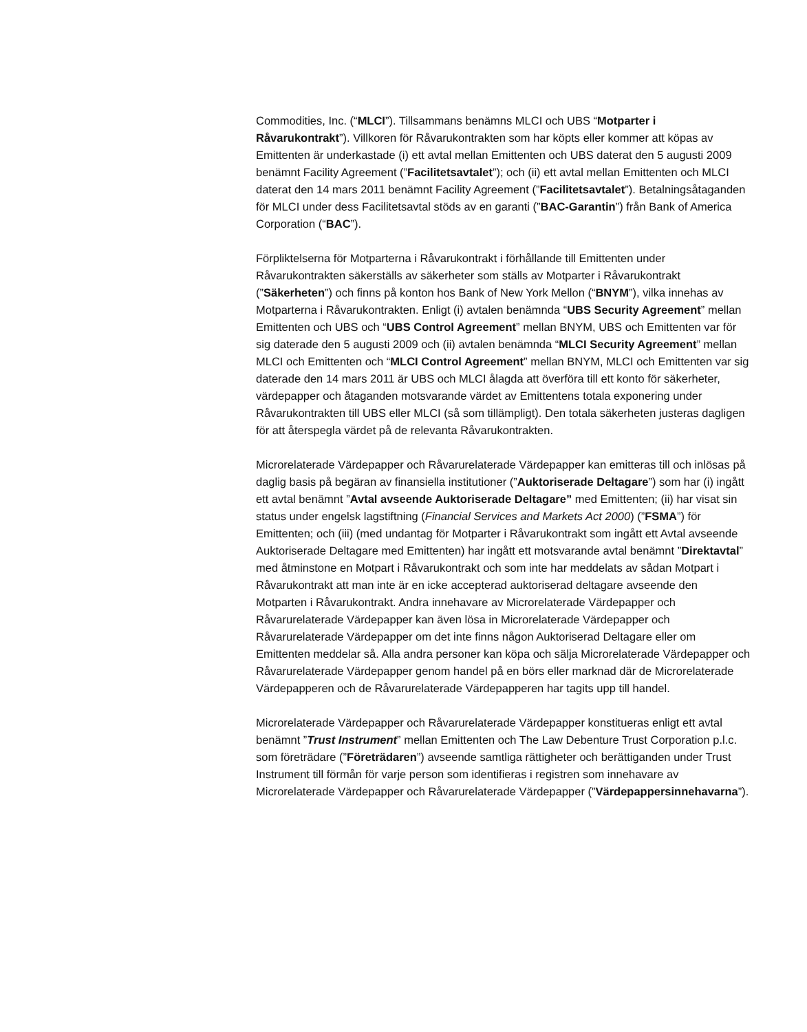Commodities, Inc. (“MLCI”). Tillsammans benämns MLCI och UBS “Motparter i Råvarukontrakt”). Villkoren för Råvarukontrakten som har köpts eller kommer att köpas av Emittenten är underkastade (i) ett avtal mellan Emittenten och UBS daterat den 5 augusti 2009 benämnt Facility Agreement (”Facilitetsavtalet”); och (ii) ett avtal mellan Emittenten och MLCI daterat den 14 mars 2011 benämnt Facility Agreement (”Facilitetsavtalet”). Betalningsåtaganden för MLCI under dess Facilitetsavtal stöds av en garanti (”BAC-Garantin”) från Bank of America Corporation (“BAC”).
Förpliktelserna för Motparterna i Råvarukontrakt i förhållande till Emittenten under Råvarukontrakten säkerställs av säkerheter som ställs av Motparter i Råvarukontrakt (”Säkerheten”) och finns på konton hos Bank of New York Mellon (“BNYM”), vilka innehas av Motparterna i Råvarukontrakten. Enligt (i) avtalen benämnda “UBS Security Agreement” mellan Emittenten och UBS och “UBS Control Agreement” mellan BNYM, UBS och Emittenten var för sig daterade den 5 augusti 2009 och (ii) avtalen benämnda “MLCI Security Agreement” mellan MLCI och Emittenten och “MLCI Control Agreement” mellan BNYM, MLCI och Emittenten var sig daterade den 14 mars 2011 är UBS och MLCI ålagda att överföra till ett konto för säkerheter, värdepapper och åtaganden motsvarande värdet av Emittentens totala exponering under Råvarukontrakten till UBS eller MLCI (så som tillämpligt). Den totala säkerheten justeras dagligen för att återspegla värdet på de relevanta Råvarukontrakten.
Microrelaterade Värdepapper och Råvarurelaterade Värdepapper kan emitteras till och inlösas på daglig basis på begäran av finansiella institutioner (”Auktoriserade Deltagare”) som har (i) ingått ett avtal benämnt ”Avtal avseende Auktoriserade Deltagare” med Emittenten; (ii) har visat sin status under engelsk lagstiftning (Financial Services and Markets Act 2000) (”FSMA”) för Emittenten; och (iii) (med undantag för Motparter i Råvarukontrakt som ingått ett Avtal avseende Auktoriserade Deltagare med Emittenten) har ingått ett motsvarande avtal benämnt ”Direktavtal” med åtminstone en Motpart i Råvarukontrakt och som inte har meddelats av sådan Motpart i Råvarukontrakt att man inte är en icke accepterad auktoriserad deltagare avseende den Motparten i Råvarukontrakt. Andra innehavare av Microrelaterade Värdepapper och Råvarurelaterade Värdepapper kan även lösa in Microrelaterade Värdepapper och Råvarurelaterade Värdepapper om det inte finns någon Auktoriserad Deltagare eller om Emittenten meddelar så. Alla andra personer kan köpa och sälja Microrelaterade Värdepapper och Råvarurelaterade Värdepapper genom handel på en börs eller marknad där de Microrelaterade Värdepapperen och de Råvarurelaterade Värdepapperen har tagits upp till handel.
Microrelaterade Värdepapper och Råvarurelaterade Värdepapper konstitueras enligt ett avtal benämnt ”Trust Instrument” mellan Emittenten och The Law Debenture Trust Corporation p.l.c. som företrädare (”Företrädaren”) avseende samtliga rättigheter och berättiganden under Trust Instrument till förmån för varje person som identifieras i registren som innehavare av Microrelaterade Värdepapper och Råvarurelaterade Värdepapper (”Värdepappersinnehavarna”).